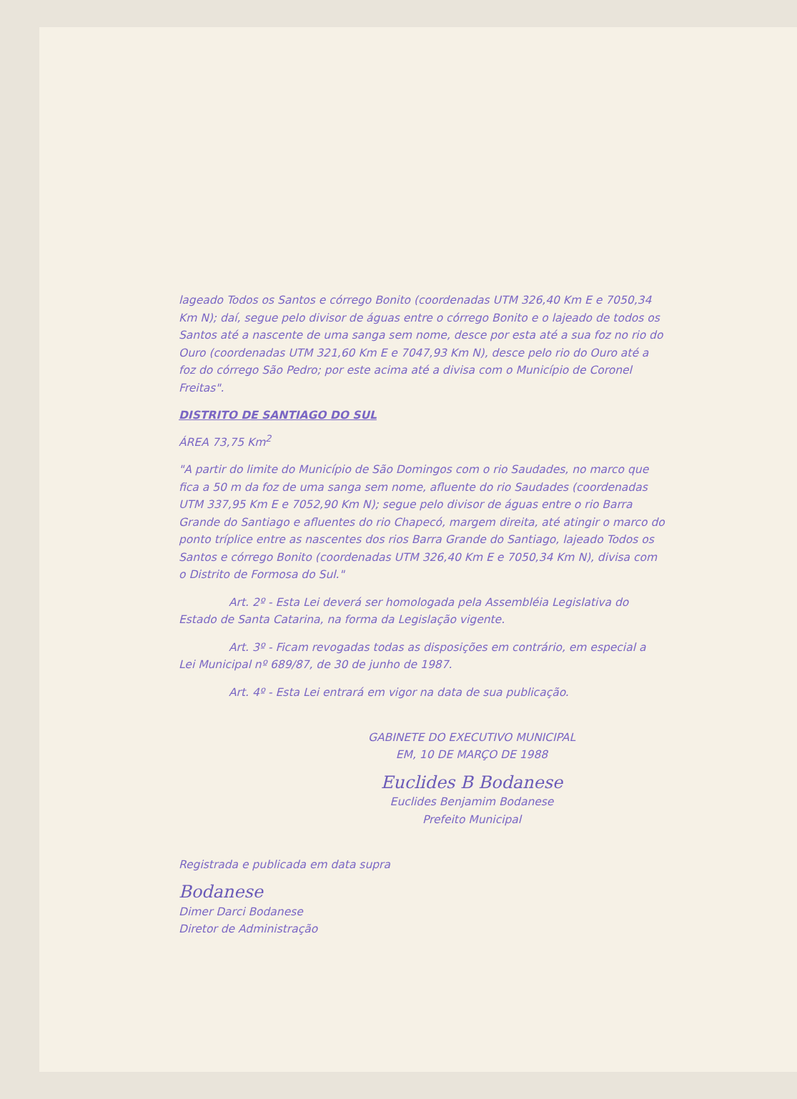lageado Todos os Santos e córrego Bonito (coordenadas UTM 326,40 Km E e 7050,34 Km N); daí, segue pelo divisor de águas entre o córrego Bonito e o lajeado de todos os Santos até a nascente de uma sanga sem nome, desce por esta até a sua foz no rio do Ouro (coordenadas UTM 321,60 Km E e 7047,93 Km N), desce pelo rio do Ouro até a foz do córrego São Pedro; por este acima até a divisa com o Município de Coronel Freitas".
DISTRITO DE SANTIAGO DO SUL
ÁREA 73,75 Km<sup>2</sup>
"A partir do limite do Município de São Domingos com o rio Saudades, no marco que fica a 50 m da foz de uma sanga sem nome, afluente do rio Saudades (coordenadas UTM 337,95 Km E e 7052,90 Km N); segue pelo divisor de águas entre o rio Barra Grande do Santiago e afluentes do rio Chapecó, margem direita, até atingir o marco do ponto tríplice entre as nascentes dos rios Barra Grande do Santiago, lajeado Todos os Santos e córrego Bonito (coordenadas UTM 326,40 Km E e 7050,34 Km N), divisa com o Distrito de Formosa do Sul."
Art. 2º - Esta Lei deverá ser homologada pela Assembléia Legislativa do Estado de Santa Catarina, na forma da Legislação vigente.
Art. 3º - Ficam revogadas todas as disposições em contrário, em especial a Lei Municipal nº 689/87, de 30 de junho de 1987.
Art. 4º - Esta Lei entrará em vigor na data de sua publicação.
GABINETE DO EXECUTIVO MUNICIPAL
EM, 10 DE MARÇO DE 1988
Euclides B Bodanese
Euclides Benjamim Bodanese
Prefeito Municipal
Registrada e publicada em data supra
Bodanese
Dimer Darci Bodanese
Diretor de Administração